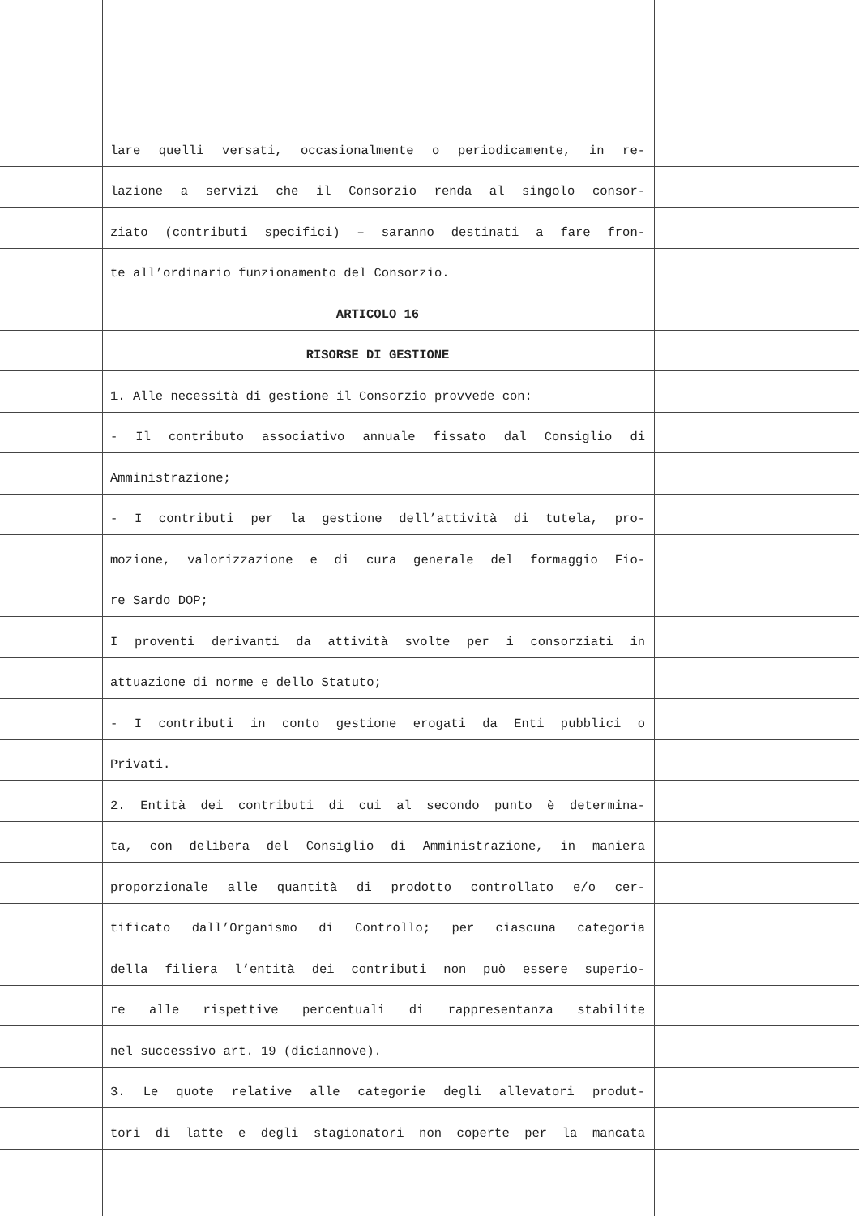lare quelli versati, occasionalmente o periodicamente, in re-
lazione a servizi che il Consorzio renda al singolo consor-
ziato (contributi specifici) – saranno destinati a fare fron-
te all’ordinario funzionamento del Consorzio.
ARTICOLO 16
RISORSE DI GESTIONE
1. Alle necessità di gestione il Consorzio provvede con:
- Il contributo associativo annuale fissato dal Consiglio di
Amministrazione;
- I contributi per la gestione dell’attività di tutela, pro-
mozione, valorizzazione e di cura generale del formaggio Fio-
re Sardo DOP;
I proventi derivanti da attività svolte per i consorziati in
attuazione di norme e dello Statuto;
- I contributi in conto gestione erogati da Enti pubblici o
Privati.
2. Entità dei contributi di cui al secondo punto è determina-
ta, con delibera del Consiglio di Amministrazione, in maniera
proporzionale alle quantità di prodotto controllato e/o cer-
tificato dall’Organismo di Controllo; per ciascuna categoria
della filiera l’entità dei contributi non può essere superio-
re alle rispettive percentuali di rappresentanza stabilite
nel successivo art. 19 (diciannove).
3. Le quote relative alle categorie degli allevatori produt-
tori di latte e degli stagionatori non coperte per la mancata